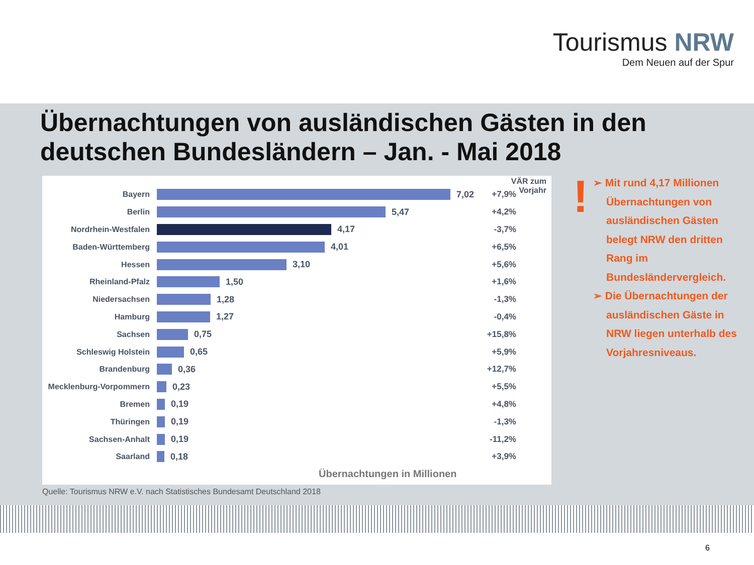Tourismus NRW
Dem Neuen auf der Spur
Übernachtungen von ausländischen Gästen in den deutschen Bundesländern – Jan. - Mai 2018
VÄR zum
Vorjahr
Bayern 7,02 +7,9%
Berlin 5,47 +4,2%
Nordrhein-Westfalen 4,17 -3,7%
Baden-Württemberg 4,01 +6,5%
Hessen 3,10 +5,6%
Rheinland-Pfalz 1,50 +1,6%
Niedersachsen 1,28 -1,3%
Hamburg 1,27 -0,4%
Sachsen 0,75 +15,8%
Schleswig Holstein 0,65 +5,9%
Brandenburg 0,36 +12,7%
Mecklenburg-Vorpommern 0,23 +5,5%
Bremen 0,19 +4,8%
Thüringen 0,19 -1,3%
Sachsen-Anhalt 0,19 -11,2%
Saarland 0,18 +3,9%
Übernachtungen in Millionen
Quelle: Tourismus NRW e.V. nach Statistisches Bundesamt Deutschland 2018
!
➢ Mit rund 4,17 Millionen Übernachtungen von ausländischen Gästen belegt NRW den dritten Rang im Bundesländervergleich.
➢ Die Übernachtungen der ausländischen Gäste in NRW liegen unterhalb des Vorjahresniveaus.
6